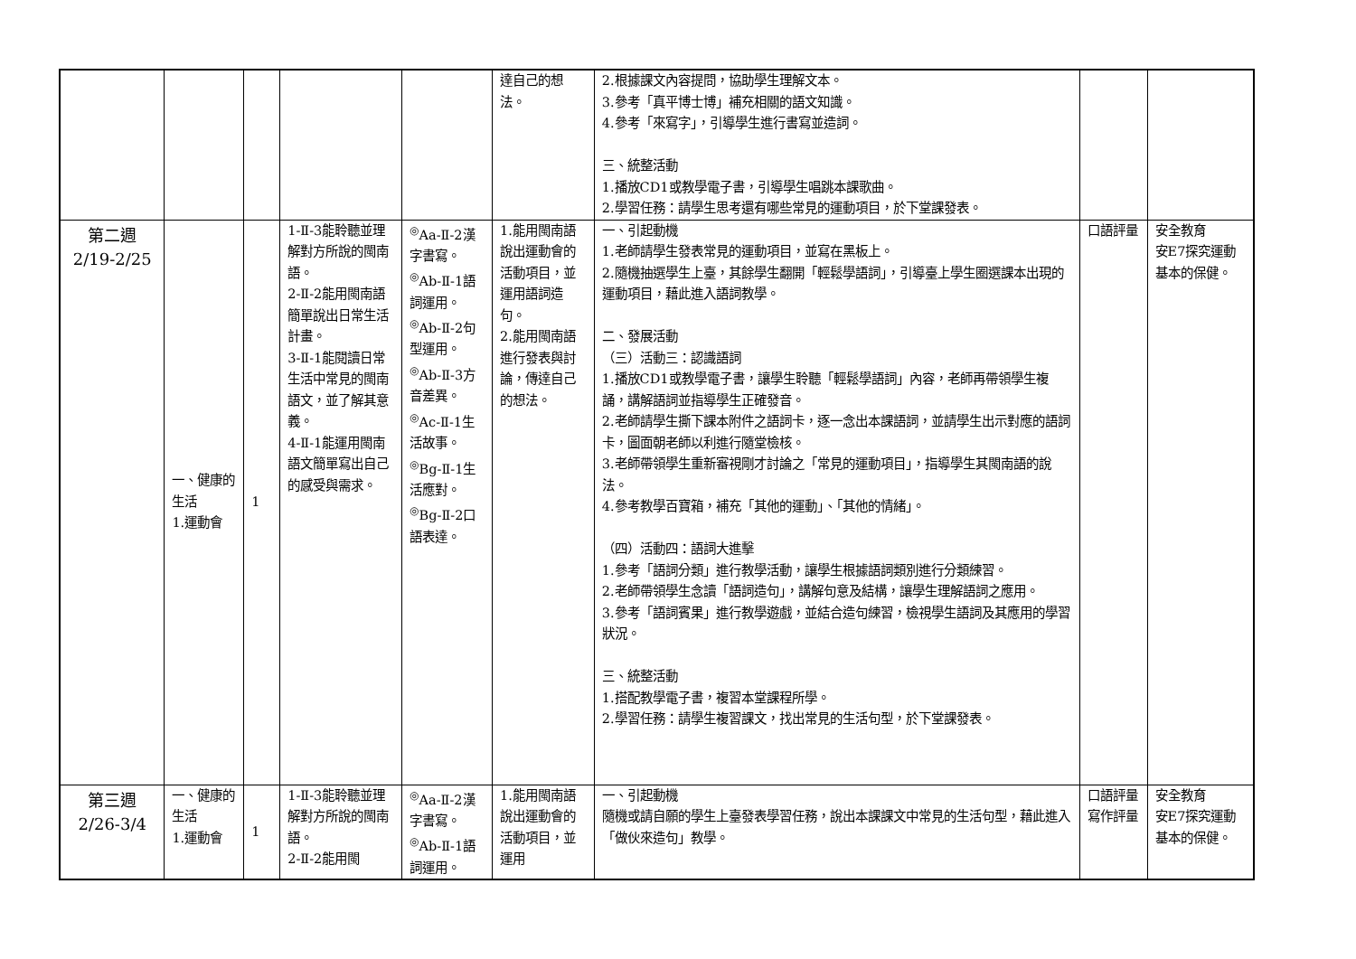| | | | | | 達自己的想法。 | 2.根據課文內容提問，協助學生理解文本。 3.參考「真平博士博」補充相關的語文知識。 4.參考「來寫字」，引導學生進行書寫並造詞。 三、統整活動 1.播放CD1或教學電子書，引導學生唱跳本課歌曲。 2.學習任務：請學生思考還有哪些常見的運動項目，於下堂課發表。 | | |
| 第二週 2/19-2/25 | 一、健康的生活 1.運動會 | 1 | 1-Ⅱ-3能聆聽並理解對方所說的閩南語。 2-Ⅱ-2能用閩南語簡單說出日常生活計畫。 3-Ⅱ-1能閱讀日常生活中常見的閩南語文，並了解其意義。 4-Ⅱ-1能運用閩南語文簡單寫出自己的感受與需求。 | <sup>◎</sup>Aa-Ⅱ-2漢字書寫。 <sup>◎</sup>Ab-Ⅱ-1語詞運用。 <sup>◎</sup>Ab-Ⅱ-2句型運用。 <sup>◎</sup>Ab-Ⅱ-3方音差異。 <sup>◎</sup>Ac-Ⅱ-1生活故事。 <sup>◎</sup>Bg-Ⅱ-1生活應對。 <sup>◎</sup>Bg-Ⅱ-2口語表達。 | 1.能用閩南語說出運動會的活動項目，並運用語詞造句。 2.能用閩南語進行發表與討論，傳達自己的想法。 | 一、引起動機 1.老師請學生發表常見的運動項目，並寫在黑板上。 2.隨機抽選學生上臺，其餘學生翻開「輕鬆學語詞」，引導臺上學生圈選課本出現的運動項目，藉此進入語詞教學。 二、發展活動 （三）活動三：認識語詞 1.播放CD1或教學電子書，讓學生聆聽「輕鬆學語詞」內容，老師再帶領學生複誦，講解語詞並指導學生正確發音。 2.老師請學生撕下課本附件之語詞卡，逐一念出本課語詞，並請學生出示對應的語詞卡，圖面朝老師以利進行隨堂檢核。 3.老師帶領學生重新審視剛才討論之「常見的運動項目」，指導學生其閩南語的說法。 4.參考教學百寶箱，補充「其他的運動」、「其他的情緒」。 （四）活動四：語詞大進擊 1.參考「語詞分類」進行教學活動，讓學生根據語詞類別進行分類練習。 2.老師帶領學生念讀「語詞造句」，講解句意及結構，讓學生理解語詞之應用。 3.參考「語詞賓果」進行教學遊戲，並結合造句練習，檢視學生語詞及其應用的學習狀況。 三、統整活動 1.搭配教學電子書，複習本堂課程所學。 2.學習任務：請學生複習課文，找出常見的生活句型，於下堂課發表。 | 口語評量 | 安全教育 安E7探究運動基本的保健。 |
| 第三週 2/26-3/4 | 一、健康的生活 1.運動會 | 1 | 1-Ⅱ-3能聆聽並理解對方所說的閩南語。 2-Ⅱ-2能用閩 | <sup>◎</sup>Aa-Ⅱ-2漢字書寫。 <sup>◎</sup>Ab-Ⅱ-1語詞運用。 | 1.能用閩南語說出運動會的活動項目，並運用 | 一、引起動機 隨機或請自願的學生上臺發表學習任務，說出本課課文中常見的生活句型，藉此進入「做伙來造句」教學。 | 口語評量 寫作評量 | 安全教育 安E7探究運動基本的保健。 |